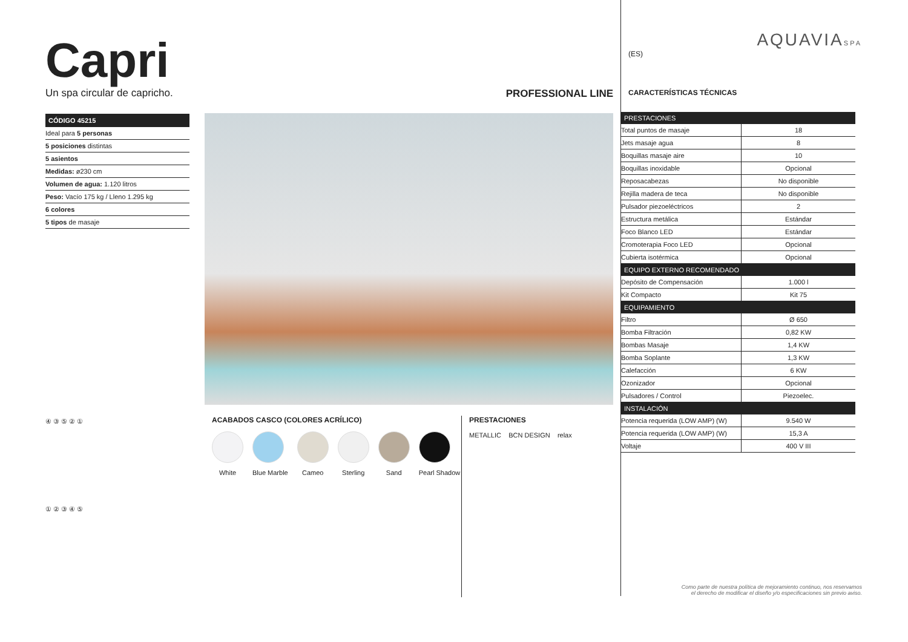Capri
Un spa circular de capricho.
| CÓDIGO 45215 |
| --- |
| Ideal para 5 personas |
| 5 posiciones distintas |
| 5 asientos |
| Medidas: ø230 cm |
| Volumen de agua: 1.120 litros |
| Peso: Vacío 175 kg / Lleno 1.295 kg |
| 6 colores |
| 5 tipos de masaje |
④ ③ ⑤ ② ①
① ② ③ ④ ⑤
PROFESSIONAL LINE
ACABADOS CASCO (COLORES ACRÍLICO)
White Blue Marble Cameo Sterling Sand Pearl Shadow
PRESTACIONES
METALLIC BCN DESIGN relax
AQUAVIASPA
(ES)
CARACTERÍSTICAS TÉCNICAS
| PRESTACIONES | |
| --- | --- |
| Total puntos de masaje | 18 |
| Jets masaje agua | 8 |
| Boquillas masaje aire | 10 |
| Boquillas inoxidable | Opcional |
| Reposacabezas | No disponible |
| Rejilla madera de teca | No disponible |
| Pulsador piezoeléctricos | 2 |
| Estructura metálica | Estándar |
| Foco Blanco LED | Estándar |
| Cromoterapia Foco LED | Opcional |
| Cubierta isotérmica | Opcional |
| EQUIPO EXTERNO RECOMENDADO | |
| Depósito de Compensación | 1.000 l |
| Kit Compacto | Kit 75 |
| EQUIPAMIENTO | |
| Filtro | Ø 650 |
| Bomba Filtración | 0,82 KW |
| Bombas Masaje | 1,4 KW |
| Bomba Soplante | 1,3 KW |
| Calefacción | 6 KW |
| Ozonizador | Opcional |
| Pulsadores / Control | Piezoelec. |
| INSTALACIÓN | |
| Potencia requerida (LOW AMP) (W) | 9.540 W |
| Potencia requerida (LOW AMP) (W) | 15,3 A |
| Voltaje | 400 V III |
Como parte de nuestra política de mejoramiento continuo, nos reservamos
el derecho de modificar el diseño y/o especificaciones sin previo aviso.